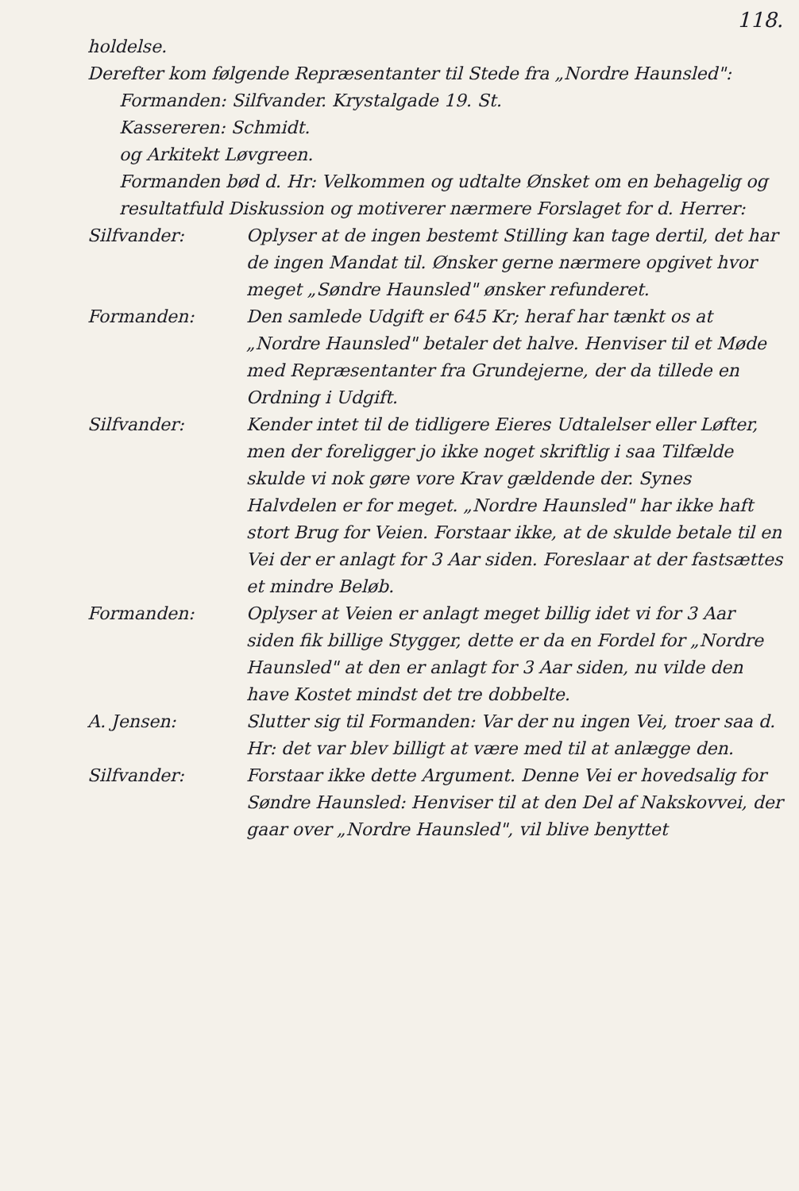118.
holdelse.
Derefter kom følgende Repræsentanter til Stede fra „Nordre Haunsled":
Formanden: Silfvander. Krystalgade 19. St.
Kassereren: Schmidt.
og Arkitekt Løvgreen.
Formanden bød d. Hr: Velkommen og udtalte Ønsket om en behagelig og resultatfuld Diskussion og motiverer nærmere Forslaget for d. Herrer:
Silfvander: Oplyser at de ingen bestemt Stilling kan tage dertil, det har de ingen Mandat til. Ønsker gerne nærmere opgivet hvor meget „Søndre Haunsled" ønsker refunderet.
Formanden: Den samlede Udgift er 645 Kr; heraf har tænkt os at „Nordre Haunsled" betaler det halve. Henviser til et Møde med Repræsentanter fra Grundejerne, der da tillede en Ordning i Udgift.
Silfvander: Kender intet til de tidligere Eieres Udtalelser eller Løfter, men der foreligger jo ikke noget skriftlig i saa Tilfælde skulde vi nok gøre vore Krav gældende der. Synes Halvdelen er for meget. „Nordre Haunsled" har ikke haft stort Brug for Veien. Forstaar ikke, at de skulde betale til en Vei der er anlagt for 3 Aar siden. Foreslaar at der fastsættes et mindre Beløb.
Formanden: Oplyser at Veien er anlagt meget billig idet vi for 3 Aar siden fik billige Stygger, dette er da en Fordel for „Nordre Haunsled" at den er anlagt for 3 Aar siden, nu vilde den have Kostet mindst det tre dobbelte.
A. Jensen: Slutter sig til Formanden: Var der nu ingen Vei, troer saa d. Hr: det var blev billigt at være med til at anlægge den.
Silfvander: Forstaar ikke dette Argument. Denne Vei er hovedsalig for Søndre Haunsled: Henviser til at den Del af Nakskovvei, der gaar over „Nordre Haunsled", vil blive benyttet